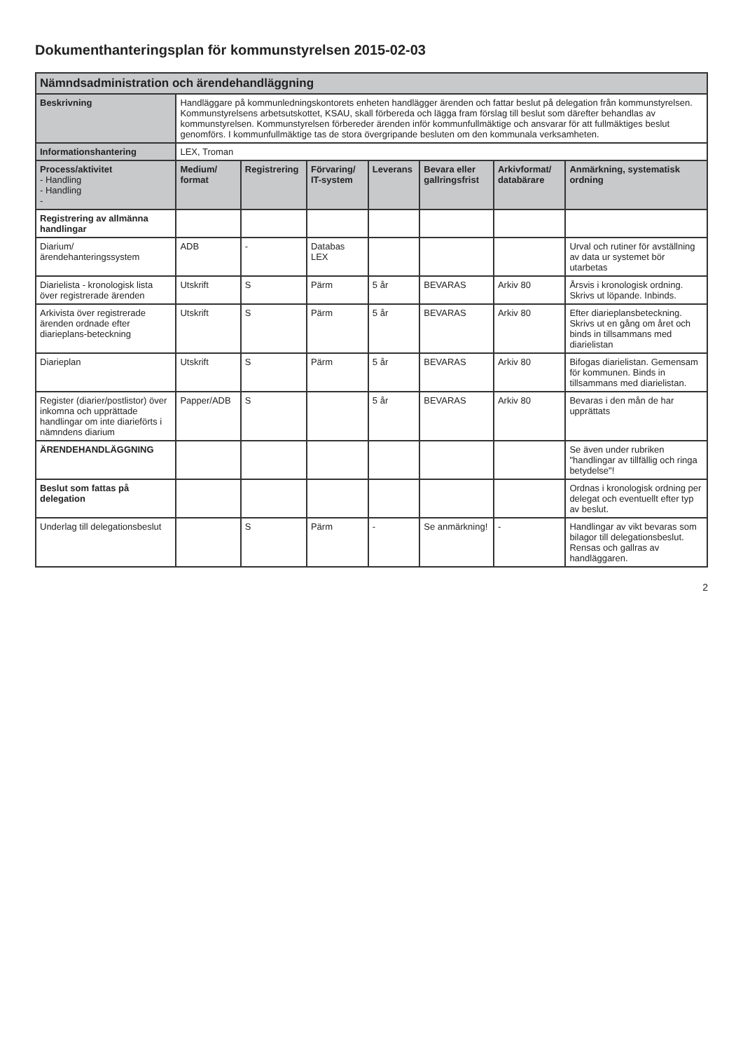Dokumenthanteringsplan för kommunstyrelsen 2015-02-03
| Nämndsadministration och ärendehandläggning | | | | | | | |
| Beskrivning | Handläggare på kommunledningskontorets enheten handlägger ärenden och fattar beslut på delegation från kommunstyrelsen. Kommunstyrelsens arbetsutskottet, KSAU, skall förbereda och lägga fram förslag till beslut som därefter behandlas av kommunstyrelsen. Kommunstyrelsen förbereder ärenden inför kommunfullmäktige och ansvarar för att fullmäktiges beslut genomförs. I kommunfullmäktige tas de stora övergripande besluten om den kommunala verksamheten. | | | | | | |
| Informationshantering | LEX, Troman | | | | | | |
| Process/aktivitet - Handling - Handling - | Medium/ format | Registrering | Förvaring/ IT-system | Leverans | Bevara eller gallringsfrist | Arkivformat/ databärare | Anmärkning, systematisk ordning |
| Registrering av allmänna handlingar | | | | | | | |
| Diarium/ärendehanteringssystem | ADB | - | Databas LEX | | | | Urval och rutiner för avställning av data ur systemet bör utarbetas |
| Diarielista - kronologisk lista över registrerade ärenden | Utskrift | S | Pärm | 5 år | BEVARAS | Arkiv 80 | Årsvis i kronologisk ordning. Skrivs ut löpande. Inbinds. |
| Arkivista över registrerade ärenden ordnade efter diarieplans-beteckning | Utskrift | S | Pärm | 5 år | BEVARAS | Arkiv 80 | Efter diarieplansbeteckning. Skrivs ut en gång om året och binds in tillsammans med diarielistan |
| Diarieplan | Utskrift | S | Pärm | 5 år | BEVARAS | Arkiv 80 | Bifogas diarielistan. Gemensam för kommunen. Binds in tillsammans med diarielistan. |
| Register (diarier/postlistor) över inkomna och upprättade handlingar om inte diarieförts i nämndens diarium | Papper/ADB | S | | 5 år | BEVARAS | Arkiv 80 | Bevaras i den mån de har upprättats |
| ÄRENDEHANDLÄGGNING | | | | | | | Se även under rubriken "handlingar av tillfällig och ringa betydelse"! |
| Beslut som fattas på delegation | | | | | | | Ordnas i kronologisk ordning per delegat och eventuellt efter typ av beslut. |
| Underlag till delegationsbeslut | | S | Pärm | - | Se anmärkning! | - | Handlingar av vikt bevaras som bilagor till delegationsbeslut. Rensas och gallras av handläggaren. |
2